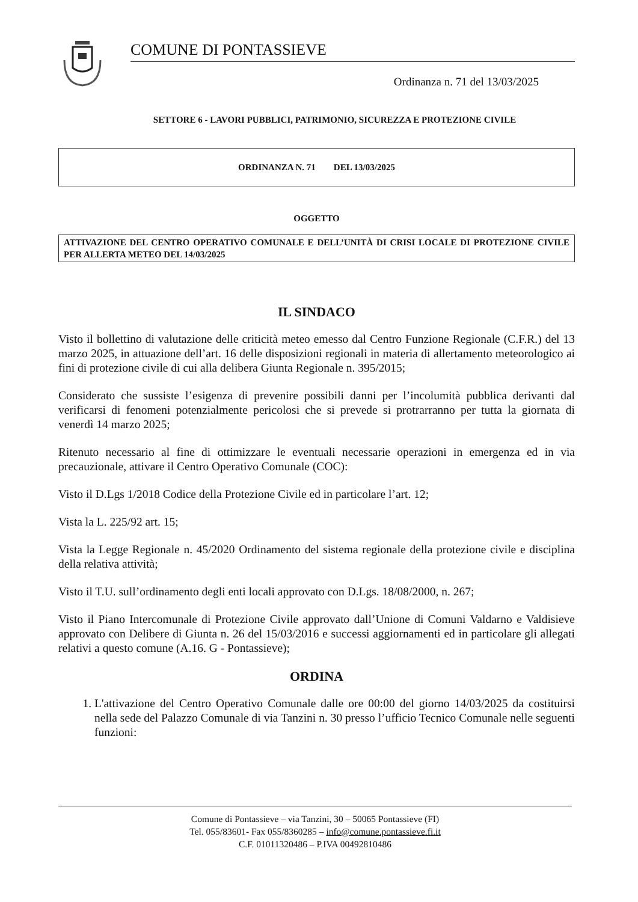COMUNE DI PONTASSIEVE
Ordinanza n. 71 del 13/03/2025
SETTORE 6 - LAVORI PUBBLICI, PATRIMONIO, SICUREZZA E PROTEZIONE CIVILE
ORDINANZA N. 71 DEL 13/03/2025
OGGETTO
ATTIVAZIONE DEL CENTRO OPERATIVO COMUNALE E DELL’UNITÀ DI CRISI LOCALE DI PROTEZIONE CIVILE PER ALLERTA METEO DEL 14/03/2025
IL SINDACO
Visto il bollettino di valutazione delle criticità meteo emesso dal Centro Funzione Regionale (C.F.R.) del 13 marzo 2025, in attuazione dell’art. 16 delle disposizioni regionali in materia di allertamento meteorologico ai fini di protezione civile di cui alla delibera Giunta Regionale n. 395/2015;
Considerato che sussiste l’esigenza di prevenire possibili danni per l’incolumità pubblica derivanti dal verificarsi di fenomeni potenzialmente pericolosi che si prevede si protrarranno per tutta la giornata di venerdì 14 marzo 2025;
Ritenuto necessario al fine di ottimizzare le eventuali necessarie operazioni in emergenza ed in via precauzionale, attivare il Centro Operativo Comunale (COC):
Visto il D.Lgs 1/2018 Codice della Protezione Civile ed in particolare l’art. 12;
Vista la L. 225/92 art. 15;
Vista la Legge Regionale n. 45/2020 Ordinamento del sistema regionale della protezione civile e disciplina della relativa attività;
Visto il T.U. sull’ordinamento degli enti locali approvato con D.Lgs. 18/08/2000, n. 267;
Visto il Piano Intercomunale di Protezione Civile approvato dall’Unione di Comuni Valdarno e Valdisieve approvato con Delibere di Giunta n. 26 del 15/03/2016 e successi aggiornamenti ed in particolare gli allegati relativi a questo comune (A.16. G - Pontassieve);
ORDINA
1. L'attivazione del Centro Operativo Comunale dalle ore 00:00 del giorno 14/03/2025 da costituirsi nella sede del Palazzo Comunale di via Tanzini n. 30 presso l’ufficio Tecnico Comunale nelle seguenti funzioni:
Comune di Pontassieve – via Tanzini, 30 – 50065 Pontassieve (FI)
Tel. 055/83601- Fax 055/8360285 – info@comune.pontassieve.fi.it
C.F. 01011320486 – P.IVA 00492810486